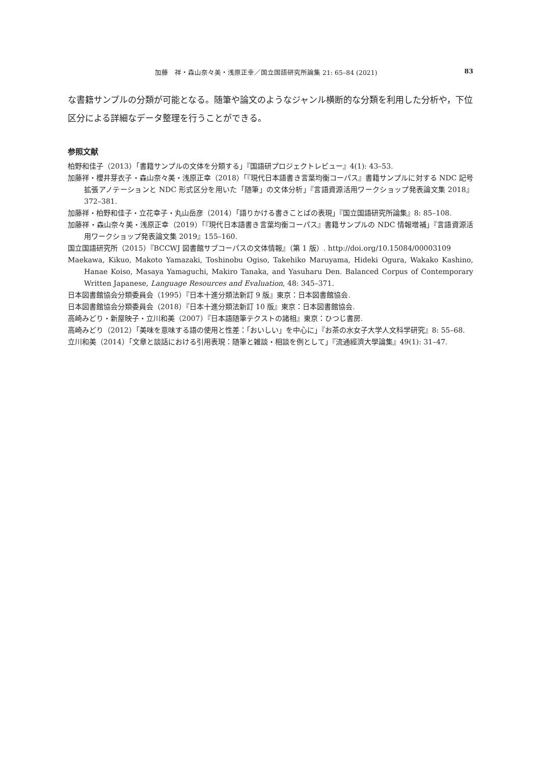加藤　祥・森山奈々美・浅原正幸／国立国語研究所論集 21: 65–84 (2021) 83
な書籍サンプルの分類が可能となる。随筆や論文のようなジャンル横断的な分類を利用した分析や，下位区分による詳細なデータ整理を行うことができる。
参照文献
柏野和佳子（2013）「書籍サンプルの文体を分類する」『国語研プロジェクトレビュー』4(1): 43–53.
加藤祥・櫻井芽衣子・森山奈々美・浅原正幸（2018）「『現代日本語書き言葉均衡コーパス』書籍サンプルに対する NDC 記号拡張アノテーションと NDC 形式区分を用いた「随筆」の文体分析」『言語資源活用ワークショップ発表論文集 2018』372–381.
加藤祥・柏野和佳子・立花幸子・丸山岳彦（2014）「語りかける書きことばの表現」『国立国語研究所論集』8: 85–108.
加藤祥・森山奈々美・浅原正幸（2019）「『現代日本語書き言葉均衡コーパス』書籍サンプルの NDC 情報増補」『言語資源活用ワークショップ発表論文集 2019』155–160.
国立国語研究所（2015）『BCCWJ 図書館サブコーパスの文体情報』（第 1 版）. http://doi.org/10.15084/00003109
Maekawa, Kikuo, Makoto Yamazaki, Toshinobu Ogiso, Takehiko Maruyama, Hideki Ogura, Wakako Kashino, Hanae Koiso, Masaya Yamaguchi, Makiro Tanaka, and Yasuharu Den. Balanced Corpus of Contemporary Written Japanese, Language Resources and Evaluation, 48: 345–371.
日本図書館協会分類委員会（1995）『日本十進分類法新訂 9 版』東京：日本図書館協会.
日本図書館協会分類委員会（2018）『日本十進分類法新訂 10 版』東京：日本図書館協会.
高崎みどり・新屋映子・立川和美（2007）『日本語随筆テクストの諸相』東京：ひつじ書房.
高崎みどり（2012）「美味を意味する語の使用と性差：「おいしい」を中心に」『お茶の水女子大学人文科学研究』8: 55–68.
立川和美（2014）「文章と談話における引用表現：随筆と雑談・相談を例として」『流通經濟大學論集』49(1): 31–47.